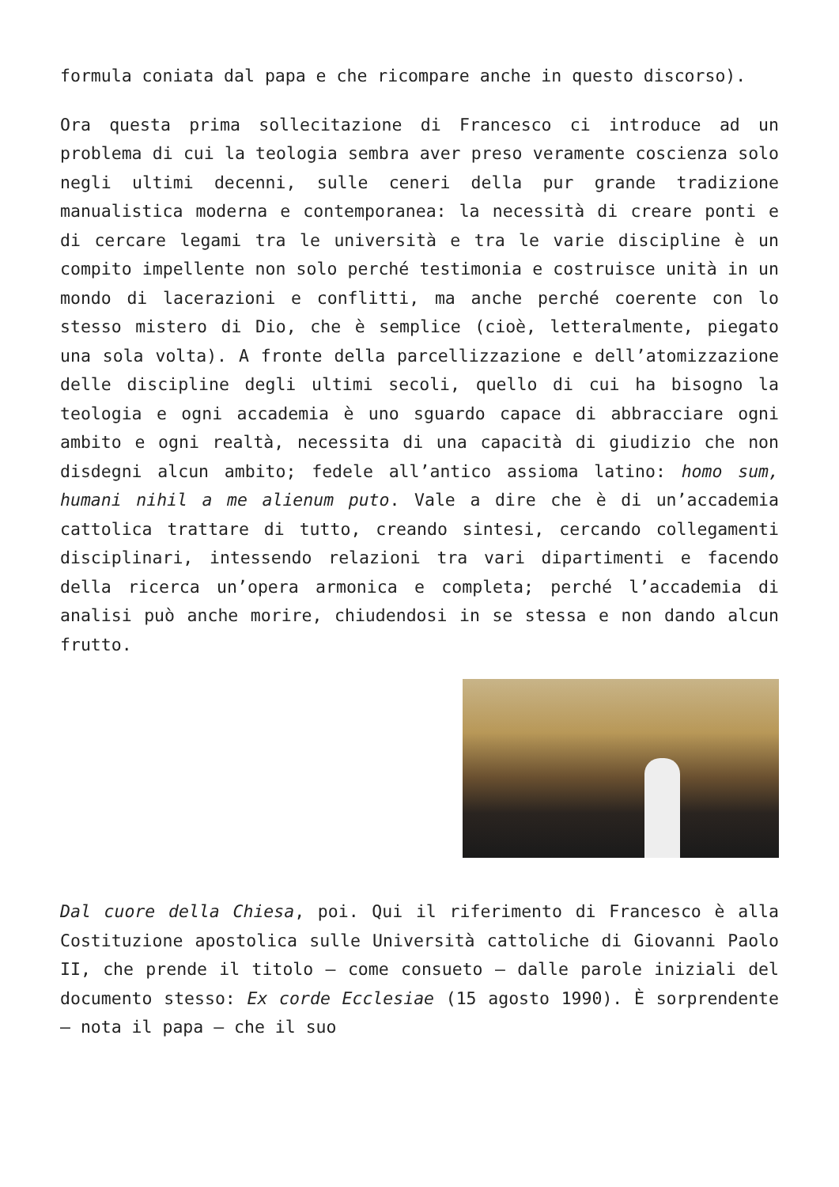formula coniata dal papa e che ricompare anche in questo discorso).
Ora questa prima sollecitazione di Francesco ci introduce ad un problema di cui la teologia sembra aver preso veramente coscienza solo negli ultimi decenni, sulle ceneri della pur grande tradizione manualistica moderna e contemporanea: la necessità di creare ponti e di cercare legami tra le università e tra le varie discipline è un compito impellente non solo perché testimonia e costruisce unità in un mondo di lacerazioni e conflitti, ma anche perché coerente con lo stesso mistero di Dio, che è semplice (cioè, letteralmente, piegato una sola volta). A fronte della parcellizzazione e dell’atomizzazione delle discipline degli ultimi secoli, quello di cui ha bisogno la teologia e ogni accademia è uno sguardo capace di abbracciare ogni ambito e ogni realtà, necessita di una capacità di giudizio che non disdegni alcun ambito; fedele all’antico assioma latino: homo sum, humani nihil a me alienum puto. Vale a dire che è di un’accademia cattolica trattare di tutto, creando sintesi, cercando collegamenti disciplinari, intessendo relazioni tra vari dipartimenti e facendo della ricerca un’opera armonica e completa; perché l’accademia di analisi può anche morire, chiudendosi in se stessa e non dando alcun frutto.
Dal cuore della Chiesa, poi. Qui il riferimento di Francesco è alla Costituzione apostolica sulle Università cattoliche di Giovanni Paolo II, che prende il titolo – come consueto – dalle parole iniziali del documento stesso: Ex corde Ecclesiae (15 agosto 1990). È sorprendente – nota il papa – che il suo